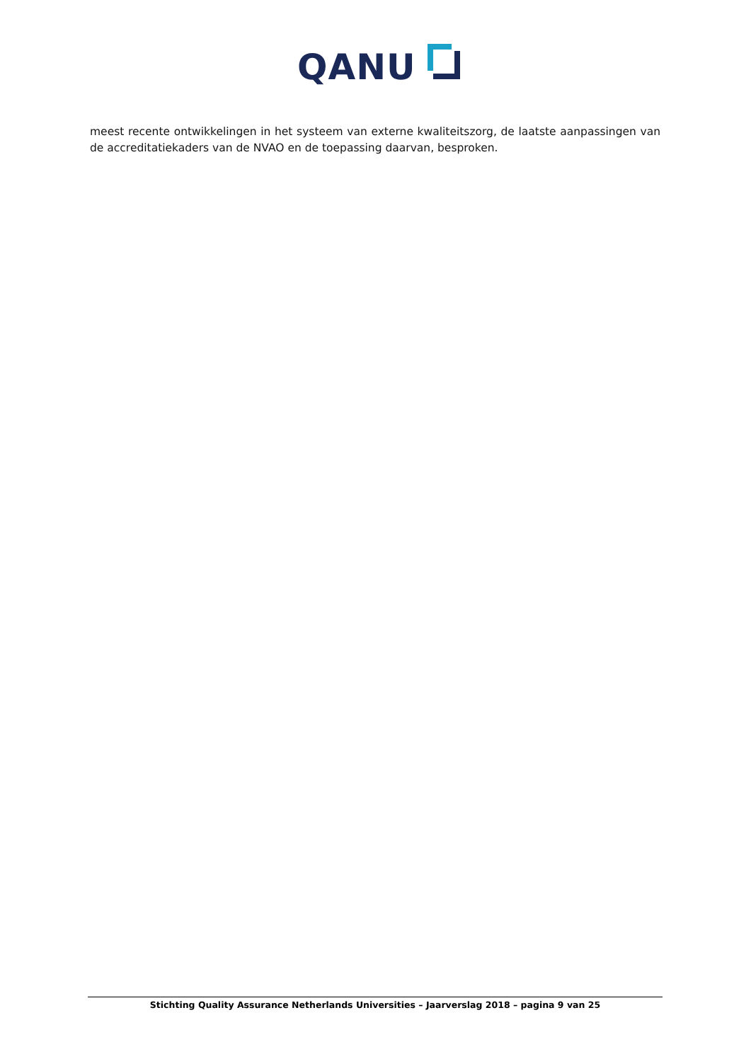QANU
meest recente ontwikkelingen in het systeem van externe kwaliteitszorg, de laatste aanpassingen van de accreditatiekaders van de NVAO en de toepassing daarvan, besproken.
Stichting Quality Assurance Netherlands Universities – Jaarverslag 2018 – pagina 9 van 25